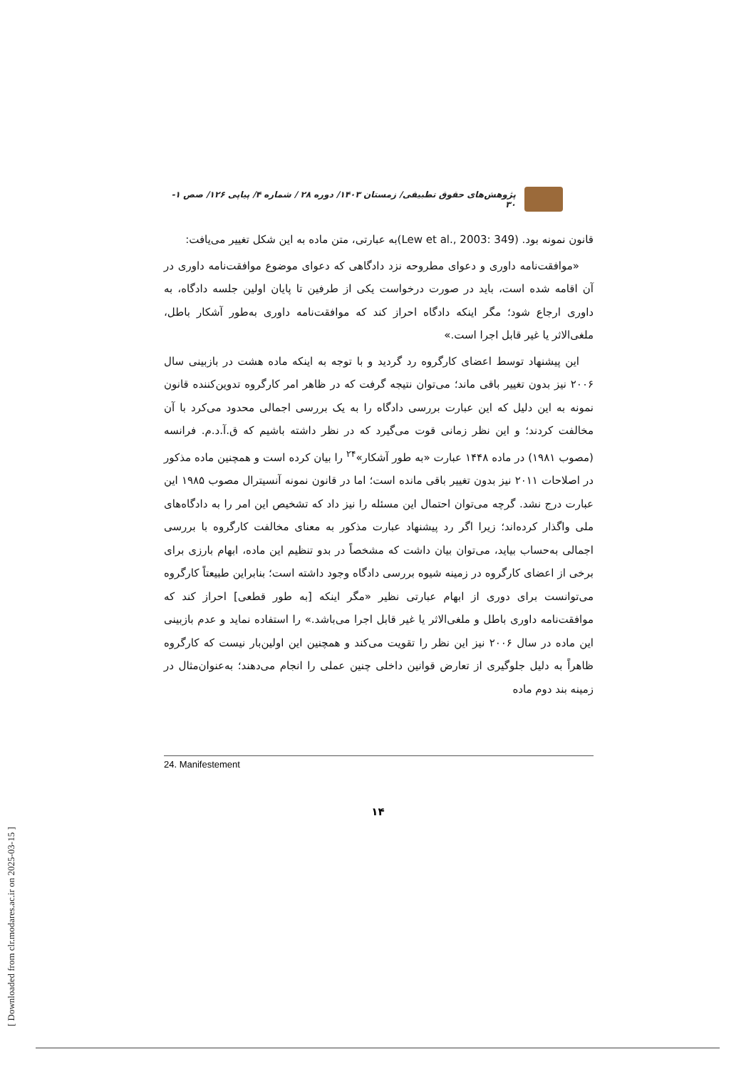پژوهش‌های حقوق تطبیقی/ زمستان ۱۴۰۳/ دوره ۲۸ / شماره ۴/ پیاپی ۱۲۶/ صص ۱- ۳۰
قانون نمونه بود. (Lew et al., 2003: 349)به عبارتی، متن ماده به این شکل تغییر می‌یافت:
«موافقت‌نامه داوری و دعوای مطروحه نزد دادگاهی که دعوای موضوع موافقت‌نامه داوری در آن اقامه شده است، باید در صورت درخواست یکی از طرفین تا پایان اولین جلسه دادگاه، به داوری ارجاع شود؛ مگر اینکه دادگاه احراز کند که موافقت‌نامه داوری به‌طور آشکار باطل، ملغی‌الاثر یا غیر قابل اجرا است.»
این پیشنهاد توسط اعضای کارگروه رد گردید و با توجه به اینکه ماده هشت در بازبینی سال ۲۰۰۶ نیز بدون تغییر باقی ماند؛ می‌توان نتیجه گرفت که در ظاهر امر کارگروه تدوین‌کننده قانون نمونه به این دلیل که این عبارت بررسی دادگاه را به یک بررسی اجمالی محدود می‌کرد با آن مخالفت کردند؛ و این نظر زمانی قوت می‌گیرد که در نظر داشته باشیم که ق.آ.د.م. فرانسه (مصوب ۱۹۸۱) در ماده ۱۴۴۸ عبارت «به طور آشکار»<sup>۲۴</sup> را بیان کرده است و همچنین ماده مذکور در اصلاحات ۲۰۱۱ نیز بدون تغییر باقی مانده است؛ اما در قانون نمونه آنسیترال مصوب ۱۹۸۵ این عبارت درج نشد. گرچه می‌توان احتمال این مسئله را نیز داد که تشخیص این امر را به دادگاه‌های ملی واگذار کرده‌اند؛ زیرا اگر رد پیشنهاد عبارت مذکور به معنای مخالفت کارگروه با بررسی اجمالی به‌حساب بیاید، می‌توان بیان داشت که مشخصاً در بدو تنظیم این ماده، ابهام بارزی برای برخی از اعضای کارگروه در زمینه شیوه بررسی دادگاه وجود داشته است؛ بنابراین طبیعتاً کارگروه می‌توانست برای دوری از ابهام عبارتی نظیر «مگر اینکه [به طور قطعی] احراز کند که موافقت‌نامه داوری باطل و ملغی‌الاثر یا غیر قابل اجرا می‌باشد.» را استفاده نماید و عدم بازبینی این ماده در سال ۲۰۰۶ نیز این نظر را تقویت می‌کند و همچنین این اولین‌بار نیست که کارگروه ظاهراً به دلیل جلوگیری از تعارض قوانین داخلی چنین عملی را انجام می‌دهند؛ به‌عنوان‌مثال در زمینه بند دوم ماده
24. Manifestement
۱۴
[ Downloaded from clr.modares.ac.ir on 2025-03-15 ]